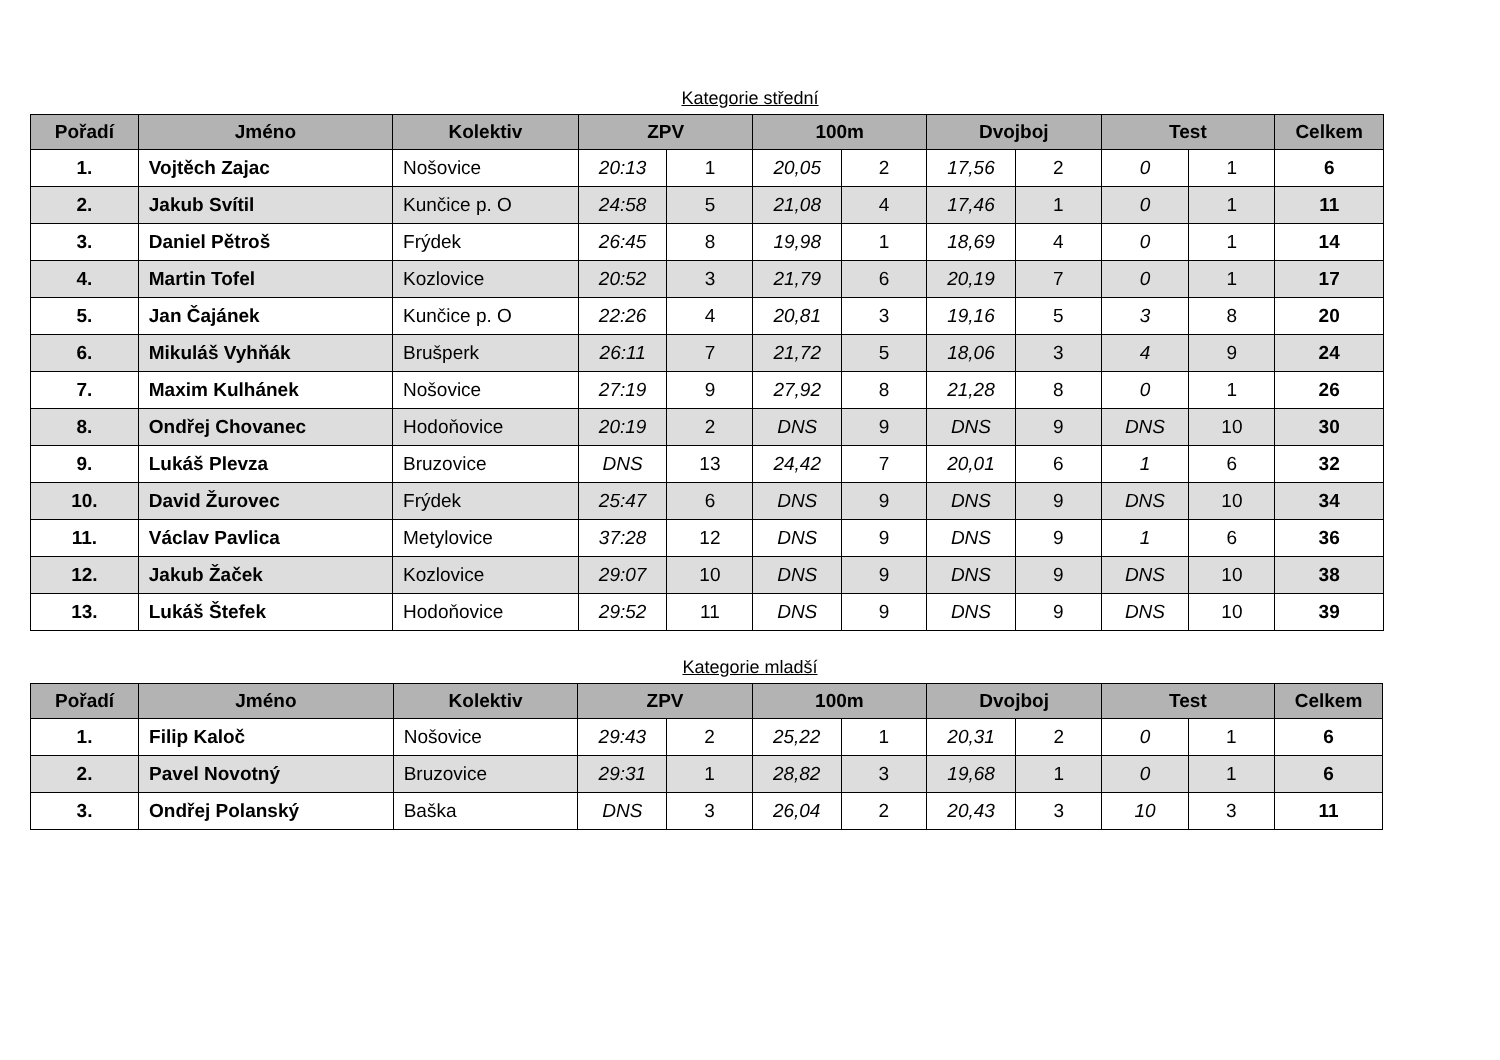Kategorie střední
| Pořadí | Jméno | Kolektiv | ZPV | | 100m | | Dvojboj | | Test | | Celkem |
| --- | --- | --- | --- | --- | --- | --- | --- | --- | --- | --- | --- |
| 1. | Vojtěch Zajac | Nošovice | 20:13 | 1 | 20,05 | 2 | 17,56 | 2 | 0 | 1 | 6 |
| 2. | Jakub Svítil | Kunčice p. O | 24:58 | 5 | 21,08 | 4 | 17,46 | 1 | 0 | 1 | 11 |
| 3. | Daniel Pětroš | Frýdek | 26:45 | 8 | 19,98 | 1 | 18,69 | 4 | 0 | 1 | 14 |
| 4. | Martin Tofel | Kozlovice | 20:52 | 3 | 21,79 | 6 | 20,19 | 7 | 0 | 1 | 17 |
| 5. | Jan Čajánek | Kunčice p. O | 22:26 | 4 | 20,81 | 3 | 19,16 | 5 | 3 | 8 | 20 |
| 6. | Mikuláš Vyhňák | Brušperk | 26:11 | 7 | 21,72 | 5 | 18,06 | 3 | 4 | 9 | 24 |
| 7. | Maxim Kulhánek | Nošovice | 27:19 | 9 | 27,92 | 8 | 21,28 | 8 | 0 | 1 | 26 |
| 8. | Ondřej Chovanec | Hodoňovice | 20:19 | 2 | DNS | 9 | DNS | 9 | DNS | 10 | 30 |
| 9. | Lukáš Plevza | Bruzovice | DNS | 13 | 24,42 | 7 | 20,01 | 6 | 1 | 6 | 32 |
| 10. | David Žurovec | Frýdek | 25:47 | 6 | DNS | 9 | DNS | 9 | DNS | 10 | 34 |
| 11. | Václav Pavlica | Metylovice | 37:28 | 12 | DNS | 9 | DNS | 9 | 1 | 6 | 36 |
| 12. | Jakub Žaček | Kozlovice | 29:07 | 10 | DNS | 9 | DNS | 9 | DNS | 10 | 38 |
| 13. | Lukáš Štefek | Hodoňovice | 29:52 | 11 | DNS | 9 | DNS | 9 | DNS | 10 | 39 |
Kategorie mladší
| Pořadí | Jméno | Kolektiv | ZPV | | 100m | | Dvojboj | | Test | | Celkem |
| --- | --- | --- | --- | --- | --- | --- | --- | --- | --- | --- | --- |
| 1. | Filip Kaloč | Nošovice | 29:43 | 2 | 25,22 | 1 | 20,31 | 2 | 0 | 1 | 6 |
| 2. | Pavel Novotný | Bruzovice | 29:31 | 1 | 28,82 | 3 | 19,68 | 1 | 0 | 1 | 6 |
| 3. | Ondřej Polanský | Baška | DNS | 3 | 26,04 | 2 | 20,43 | 3 | 10 | 3 | 11 |